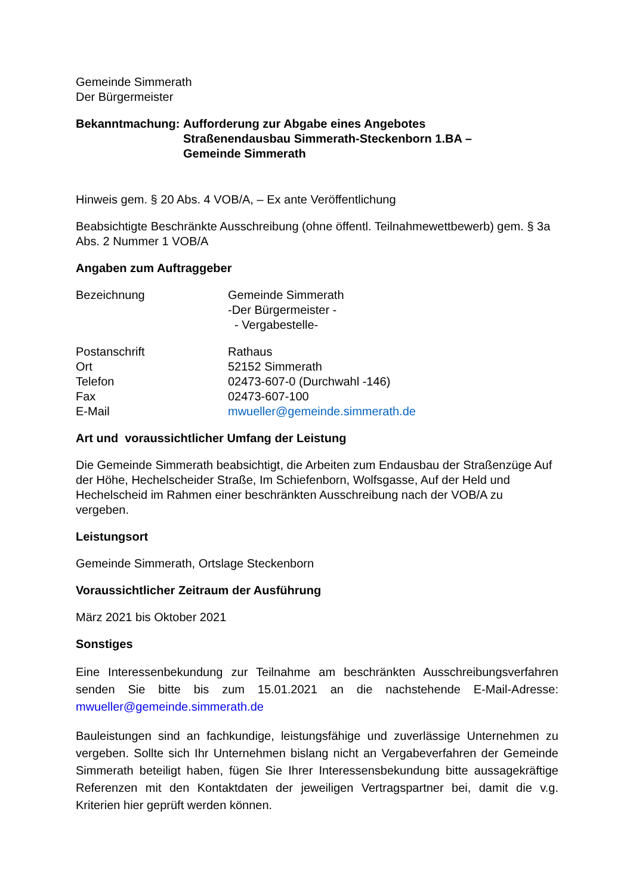Gemeinde Simmerath
Der Bürgermeister
Bekanntmachung: Aufforderung zur Abgabe eines Angebotes
Straßenendausbau Simmerath-Steckenborn 1.BA –
Gemeinde Simmerath
Hinweis gem. § 20 Abs. 4 VOB/A, – Ex ante Veröffentlichung
Beabsichtigte Beschränkte Ausschreibung (ohne öffentl. Teilnahmewettbewerb) gem. § 3a Abs. 2 Nummer 1 VOB/A
Angaben zum Auftraggeber
Bezeichnung
Gemeinde Simmerath
-Der Bürgermeister -
- Vergabestelle-
Postanschrift
Rathaus
Ort
52152 Simmerath
Telefon
02473-607-0 (Durchwahl -146)
Fax
02473-607-100
E-Mail
mwueller@gemeinde.simmerath.de
Art und voraussichtlicher Umfang der Leistung
Die Gemeinde Simmerath beabsichtigt, die Arbeiten zum Endausbau der Straßenzüge Auf der Höhe, Hechelscheider Straße, Im Schiefenborn, Wolfsgasse, Auf der Held und Hechelscheid im Rahmen einer beschränkten Ausschreibung nach der VOB/A zu vergeben.
Leistungsort
Gemeinde Simmerath, Ortslage Steckenborn
Voraussichtlicher Zeitraum der Ausführung
März 2021 bis Oktober 2021
Sonstiges
Eine Interessenbekundung zur Teilnahme am beschränkten Ausschreibungsverfahren senden Sie bitte bis zum 15.01.2021 an die nachstehende E-Mail-Adresse: mwueller@gemeinde.simmerath.de
Bauleistungen sind an fachkundige, leistungsfähige und zuverlässige Unternehmen zu vergeben. Sollte sich Ihr Unternehmen bislang nicht an Vergabeverfahren der Gemeinde Simmerath beteiligt haben, fügen Sie Ihrer Interessensbekundung bitte aussagekräftige Referenzen mit den Kontaktdaten der jeweiligen Vertragspartner bei, damit die v.g. Kriterien hier geprüft werden können.